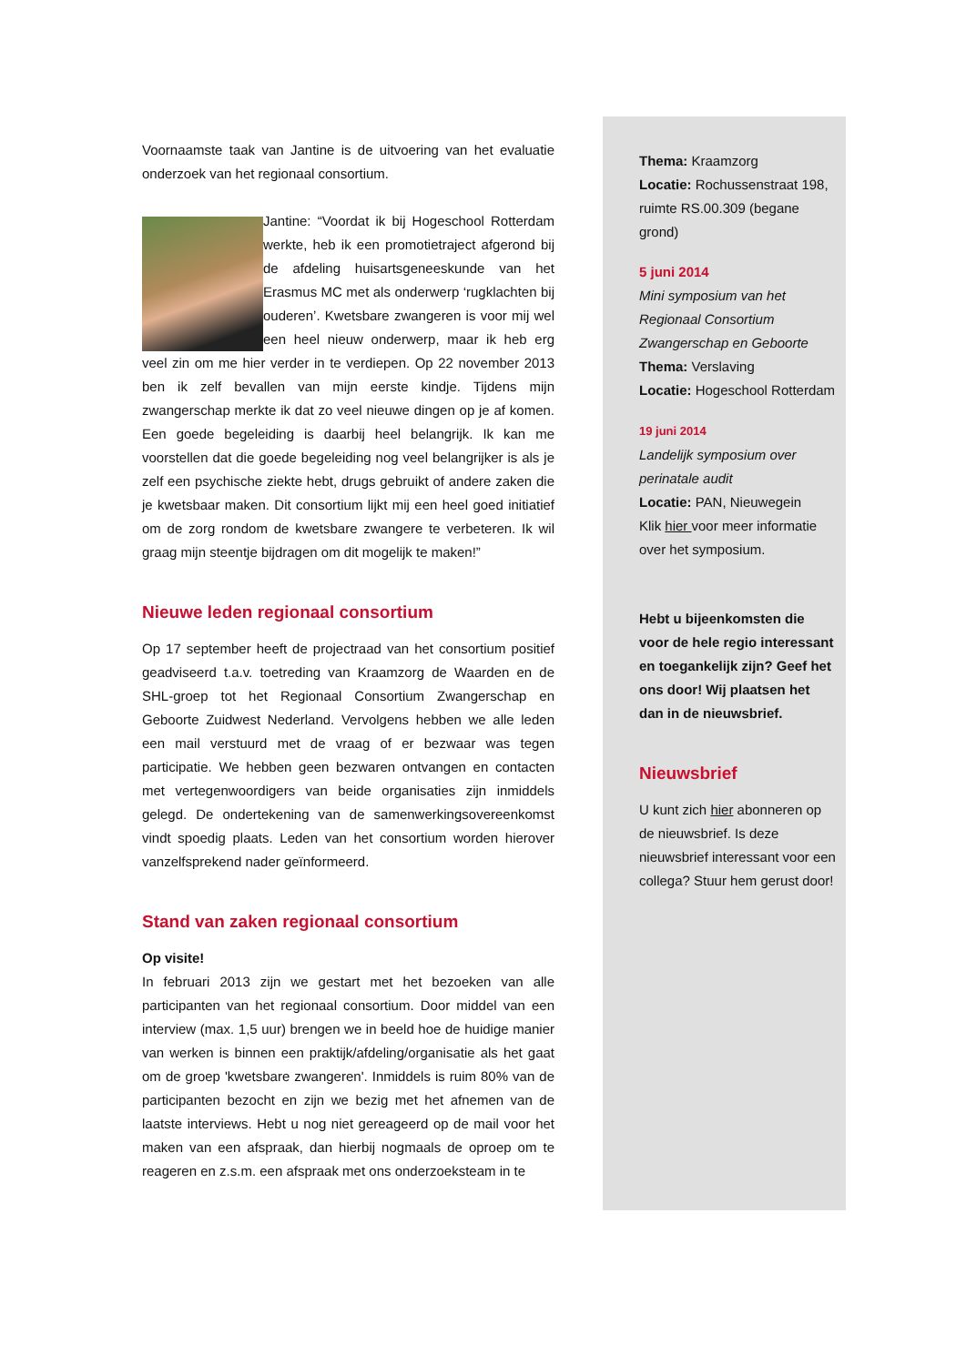Voornaamste taak van Jantine is de uitvoering van het evaluatie onderzoek van het regionaal consortium.
Jantine: “Voordat ik bij Hogeschool Rotterdam werkte, heb ik een promotietraject afgerond bij de afdeling huisartsgeneeskunde van het Erasmus MC met als onderwerp ‘rugklachten bij ouderen’. Kwetsbare zwangeren is voor mij wel een heel nieuw onderwerp, maar ik heb erg veel zin om me hier verder in te verdiepen. Op 22 november 2013 ben ik zelf bevallen van mijn eerste kindje. Tijdens mijn zwangerschap merkte ik dat zo veel nieuwe dingen op je af komen. Een goede begeleiding is daarbij heel belangrijk. Ik kan me voorstellen dat die goede begeleiding nog veel belangrijker is als je zelf een psychische ziekte hebt, drugs gebruikt of andere zaken die je kwetsbaar maken. Dit consortium lijkt mij een heel goed initiatief om de zorg rondom de kwetsbare zwangere te verbeteren. Ik wil graag mijn steentje bijdragen om dit mogelijk te maken!”
Nieuwe leden regionaal consortium
Op 17 september heeft de projectraad van het consortium positief geadviseerd t.a.v. toetreding van Kraamzorg de Waarden en de SHL-groep tot het Regionaal Consortium Zwangerschap en Geboorte Zuidwest Nederland. Vervolgens hebben we alle leden een mail verstuurd met de vraag of er bezwaar was tegen participatie. We hebben geen bezwaren ontvangen en contacten met vertegenwoordigers van beide organisaties zijn inmiddels gelegd. De ondertekening van de samenwerkingsovereenkomst vindt spoedig plaats. Leden van het consortium worden hierover vanzelfsprekend nader geïnformeerd.
Stand van zaken regionaal consortium
Op visite!
In februari 2013 zijn we gestart met het bezoeken van alle participanten van het regionaal consortium. Door middel van een interview (max. 1,5 uur) brengen we in beeld hoe de huidige manier van werken is binnen een praktijk/afdeling/organisatie als het gaat om de groep 'kwetsbare zwangeren'. Inmiddels is ruim 80% van de participanten bezocht en zijn we bezig met het afnemen van de laatste interviews. Hebt u nog niet gereageerd op de mail voor het maken van een afspraak, dan hierbij nogmaals de oproep om te reageren en z.s.m. een afspraak met ons onderzoeksteam in te
Thema: Kraamzorg
Locatie: Rochussenstraat 198, ruimte RS.00.309 (begane grond)
5 juni 2014
Mini symposium van het Regionaal Consortium Zwangerschap en Geboorte
Thema: Verslaving
Locatie: Hogeschool Rotterdam
19 juni 2014
Landelijk symposium over perinatale audit
Locatie: PAN, Nieuwegein
Klik hier voor meer informatie over het symposium.
Hebt u bijeenkomsten die voor de hele regio interessant en toegankelijk zijn? Geef het ons door! Wij plaatsen het dan in de nieuwsbrief.
Nieuwsbrief
U kunt zich hier abonneren op de nieuwsbrief. Is deze nieuwsbrief interessant voor een collega? Stuur hem gerust door!